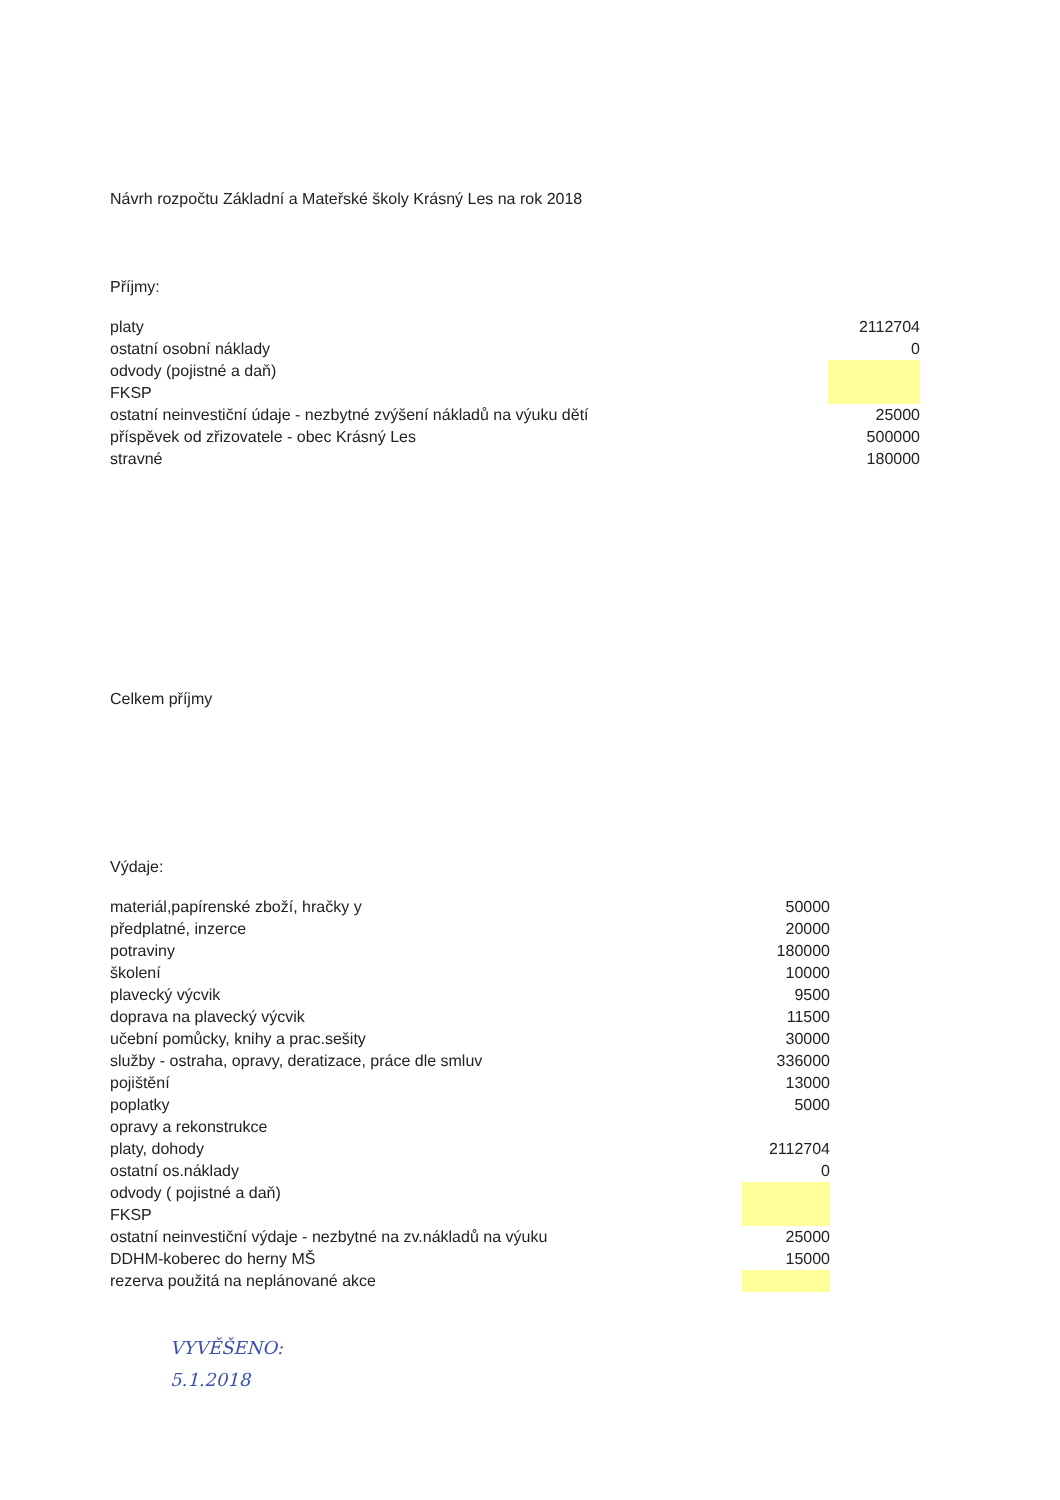Návrh rozpočtu Základní a Mateřské školy Krásný Les na rok 2018
Příjmy:
| platy | 2112704 |
| ostatní osobní náklady | 0 |
| odvody (pojistné a daň) | |
| FKSP | |
| ostatní neinvestiční údaje - nezbytné zvýšení nákladů na výuku dětí | 25000 |
| příspěvek od zřizovatele - obec Krásný Les | 500000 |
| stravné | 180000 |
Celkem příjmy
Výdaje:
| materiál,papírenské zboží, hračky y | 50000 |
| předplatné, inzerce | 20000 |
| potraviny | 180000 |
| školení | 10000 |
| plavecký výcvik | 9500 |
| doprava na plavecký výcvik | 11500 |
| učební pomůcky, knihy a prac.sešity | 30000 |
| služby - ostraha, opravy, deratizace, práce dle smluv | 336000 |
| pojištění | 13000 |
| poplatky | 5000 |
| opravy a rekonstrukce | |
| platy, dohody | 2112704 |
| ostatní os.náklady | 0 |
| odvody ( pojistné a daň) | |
| FKSP | |
| ostatní neinvestiční výdaje - nezbytné na zv.nákladů na výuku | 25000 |
| DDHM-koberec do herny MŠ | 15000 |
| rezerva použitá na neplánované akce | |
VYVĚŠENO:
5.1.2018